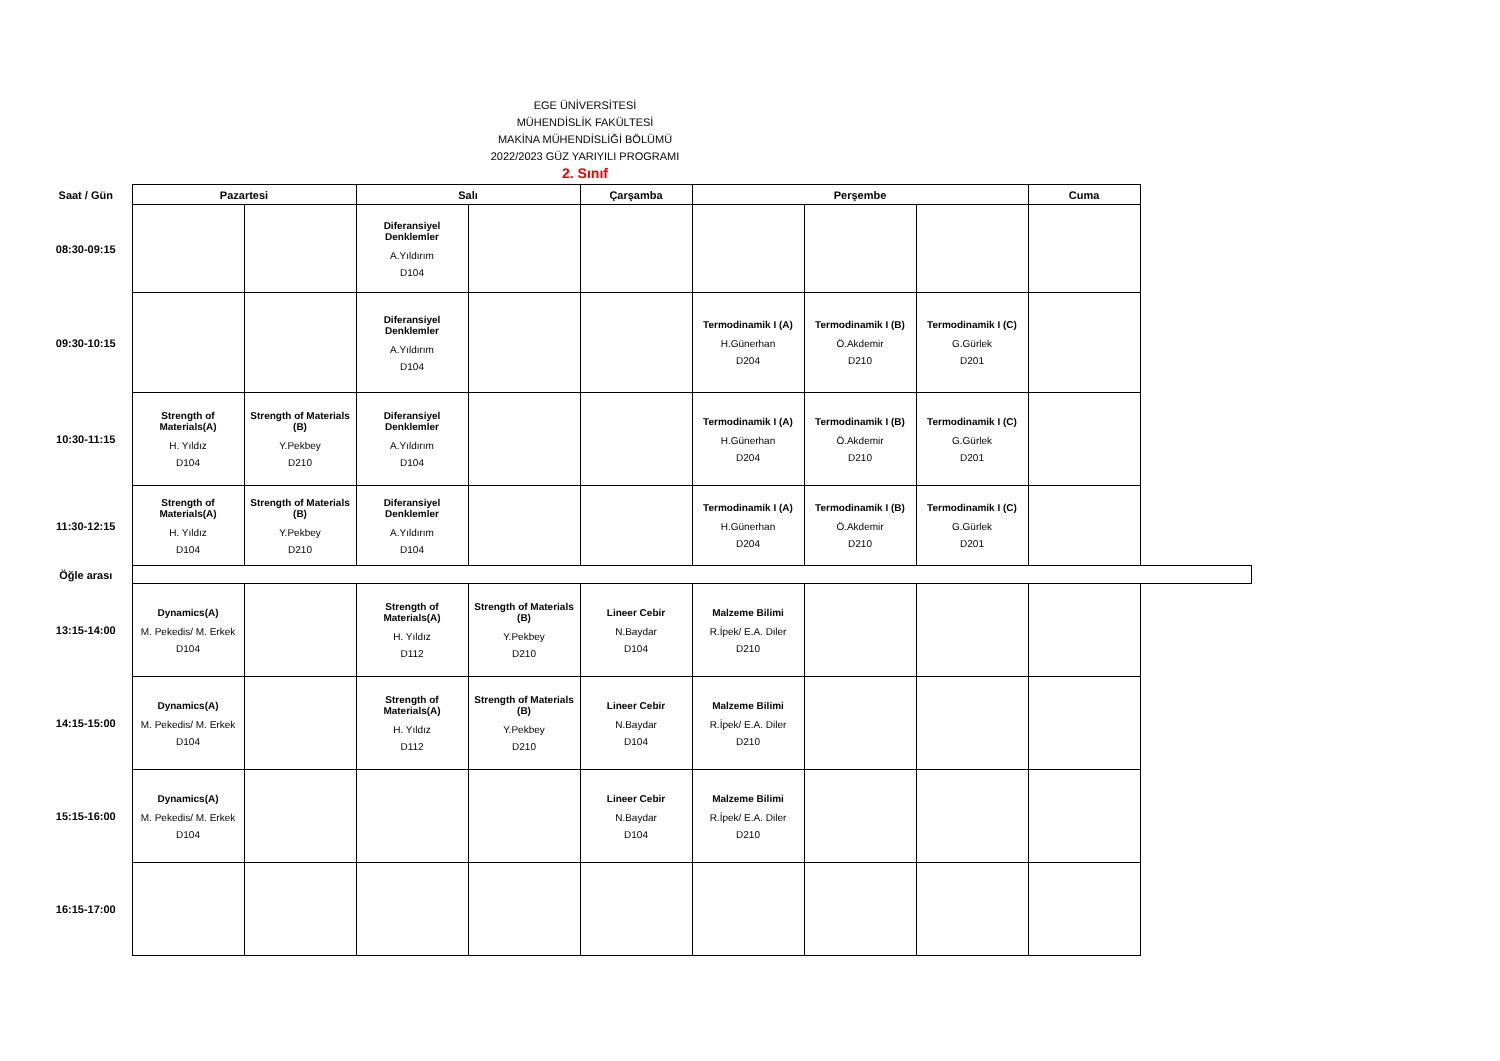EGE ÜNİVERSİTESİ
MÜHENDİSLİK FAKÜLTESİ
MAKİNA MÜHENDİSLİĞİ BÖLÜMÜ
2022/2023 GÜZ YARIYILI PROGRAMI
2. Sınıf
| Saat / Gün | Pazartesi | | Salı | | Çarşamba | Perşembe | | | Cuma |
| --- | --- | --- | --- | --- | --- | --- | --- | --- | --- |
| 08:30-09:15 | | | Diferansiyel Denklemler A.Yıldırım D104 | | | | | | |
| 09:30-10:15 | | | Diferansiyel Denklemler A.Yıldırım D104 | | | Termodinamik I (A) H.Günerhan D204 | Termodinamik I (B) Ö.Akdemir D210 | Termodinamik I (C) G.Gürlek D201 | |
| 10:30-11:15 | Strength of Materials(A) H. Yıldız D104 | Strength of Materials (B) Y.Pekbey D210 | Diferansiyel Denklemler A.Yıldırım D104 | | | Termodinamik I (A) H.Günerhan D204 | Termodinamik I (B) Ö.Akdemir D210 | Termodinamik I (C) G.Gürlek D201 | |
| 11:30-12:15 | Strength of Materials(A) H. Yıldız D104 | Strength of Materials (B) Y.Pekbey D210 | Diferansiyel Denklemler A.Yıldırım D104 | | | Termodinamik I (A) H.Günerhan D204 | Termodinamik I (B) Ö.Akdemir D210 | Termodinamik I (C) G.Gürlek D201 | |
| Öğle arası | | | | | | | | | |
| 13:15-14:00 | Dynamics(A) M. Pekedis/ M. Erkek D104 | | Strength of Materials(A) H. Yıldız D112 | Strength of Materials (B) Y.Pekbey D210 | Lineer Cebir N.Baydar D104 | Malzeme Bilimi R.İpek/ E.A. Diler D210 | | | |
| 14:15-15:00 | Dynamics(A) M. Pekedis/ M. Erkek D104 | | Strength of Materials(A) H. Yıldız D112 | Strength of Materials (B) Y.Pekbey D210 | Lineer Cebir N.Baydar D104 | Malzeme Bilimi R.İpek/ E.A. Diler D210 | | | |
| 15:15-16:00 | Dynamics(A) M. Pekedis/ M. Erkek D104 | | | | Lineer Cebir N.Baydar D104 | Malzeme Bilimi R.İpek/ E.A. Diler D210 | | | |
| 16:15-17:00 | | | | | | | | | |